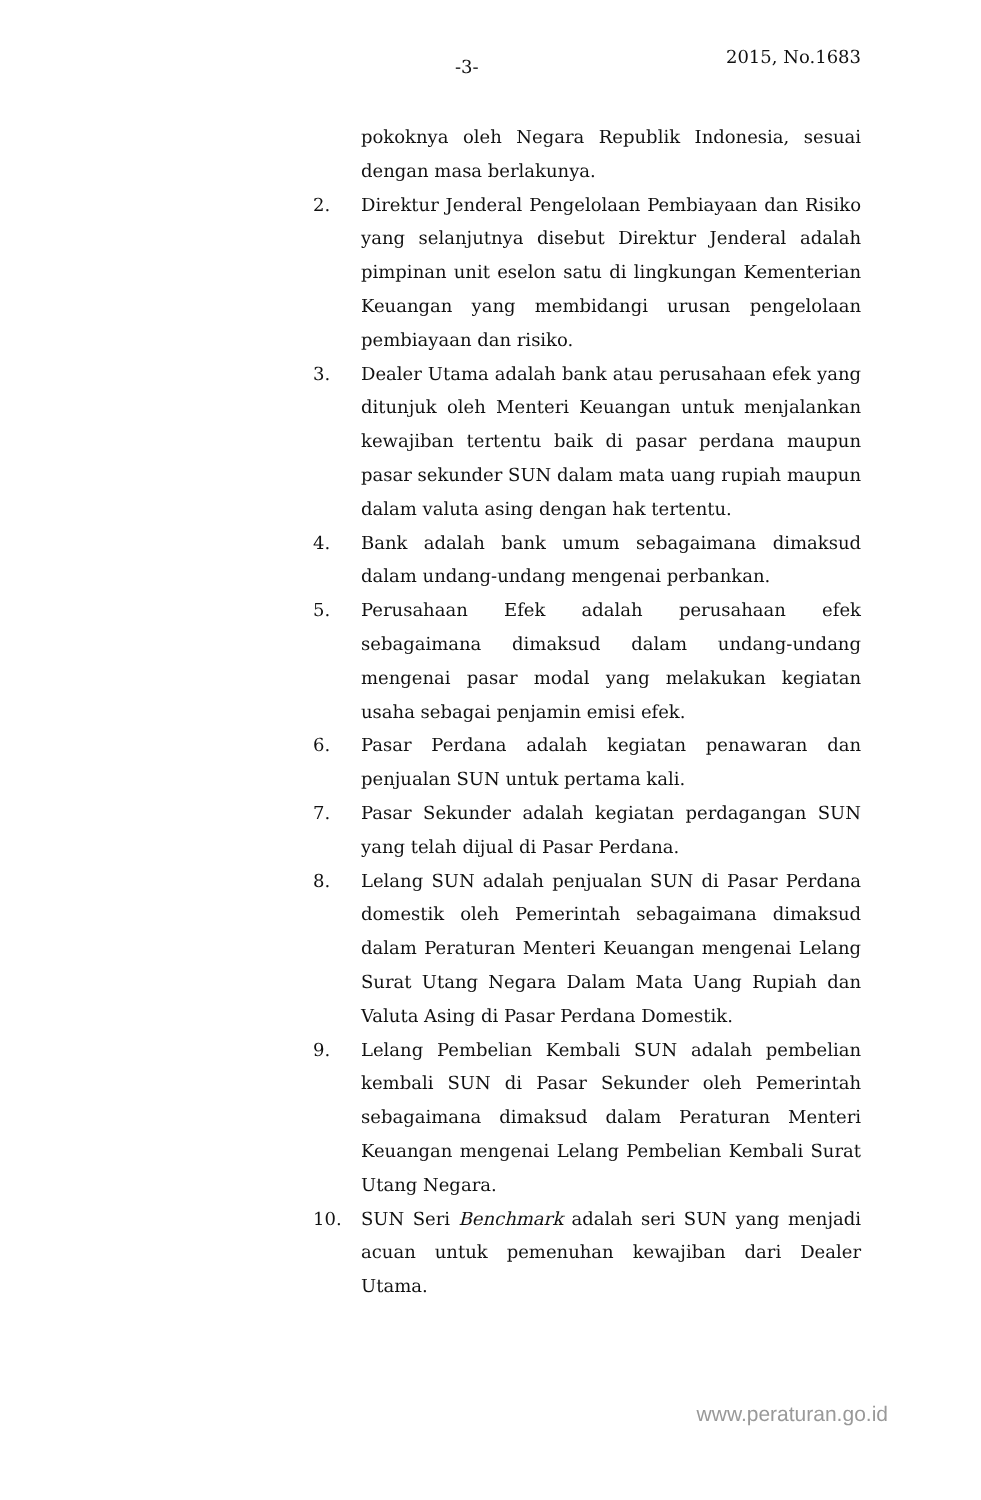-3- 2015, No.1683
pokoknya oleh Negara Republik Indonesia, sesuai dengan masa berlakunya.
2. Direktur Jenderal Pengelolaan Pembiayaan dan Risiko yang selanjutnya disebut Direktur Jenderal adalah pimpinan unit eselon satu di lingkungan Kementerian Keuangan yang membidangi urusan pengelolaan pembiayaan dan risiko.
3. Dealer Utama adalah bank atau perusahaan efek yang ditunjuk oleh Menteri Keuangan untuk menjalankan kewajiban tertentu baik di pasar perdana maupun pasar sekunder SUN dalam mata uang rupiah maupun dalam valuta asing dengan hak tertentu.
4. Bank adalah bank umum sebagaimana dimaksud dalam undang-undang mengenai perbankan.
5. Perusahaan Efek adalah perusahaan efek sebagaimana dimaksud dalam undang-undang mengenai pasar modal yang melakukan kegiatan usaha sebagai penjamin emisi efek.
6. Pasar Perdana adalah kegiatan penawaran dan penjualan SUN untuk pertama kali.
7. Pasar Sekunder adalah kegiatan perdagangan SUN yang telah dijual di Pasar Perdana.
8. Lelang SUN adalah penjualan SUN di Pasar Perdana domestik oleh Pemerintah sebagaimana dimaksud dalam Peraturan Menteri Keuangan mengenai Lelang Surat Utang Negara Dalam Mata Uang Rupiah dan Valuta Asing di Pasar Perdana Domestik.
9. Lelang Pembelian Kembali SUN adalah pembelian kembali SUN di Pasar Sekunder oleh Pemerintah sebagaimana dimaksud dalam Peraturan Menteri Keuangan mengenai Lelang Pembelian Kembali Surat Utang Negara.
10. SUN Seri Benchmark adalah seri SUN yang menjadi acuan untuk pemenuhan kewajiban dari Dealer Utama.
www.peraturan.go.id